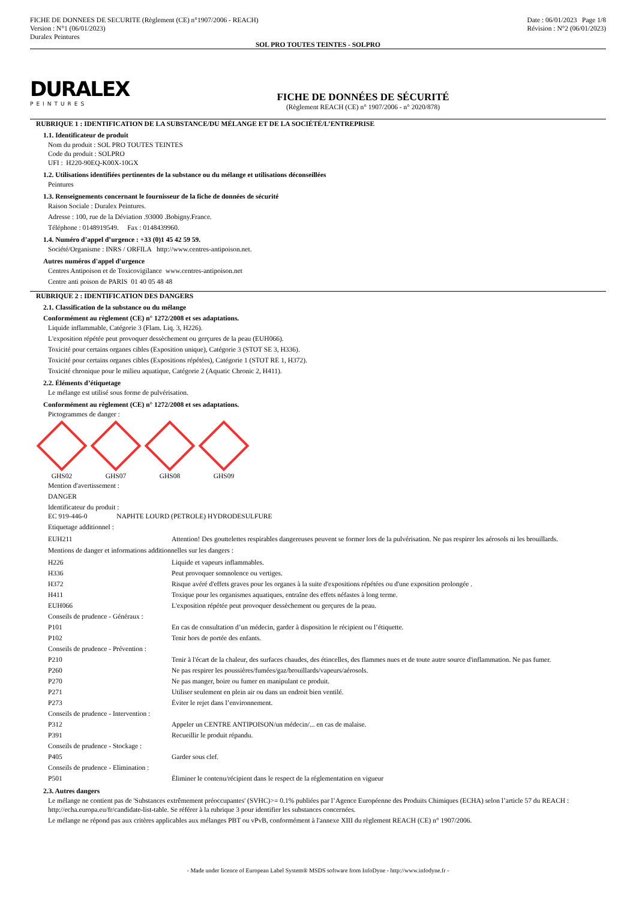FICHE DE DONNEES DE SECURITE (Règlement (CE) n°1907/2006 - REACH)
Version : N°1 (06/01/2023)
Duralex Peintures
Date : 06/01/2023 Page 1/8
Révision : N°2 (06/01/2023)
SOL PRO TOUTES TEINTES - SOLPRO
DURALEX
PEINTURES
FICHE DE DONNÉES DE SÉCURITÉ
(Règlement REACH (CE) n° 1907/2006 - n° 2020/878)
RUBRIQUE 1 : IDENTIFICATION DE LA SUBSTANCE/DU MÉLANGE ET DE LA SOCIÉTÉ/L’ENTREPRISE
1.1. Identificateur de produit
Nom du produit : SOL PRO TOUTES TEINTES
Code du produit : SOLPRO
UFI : H220-90EQ-K00X-10GX
1.2. Utilisations identifiées pertinentes de la substance ou du mélange et utilisations déconseillées
Peintures
1.3. Renseignements concernant le fournisseur de la fiche de données de sécurité
Raison Sociale : Duralex Peintures.
Adresse : 100, rue de la Déviation .93000 .Bobigny.France.
Téléphone : 0148919549. Fax : 0148439960.
1.4. Numéro d’appel d’urgence : +33 (0)1 45 42 59 59.
Société/Organisme : INRS / ORFILA http://www.centres-antipoison.net.
Autres numéros d'appel d'urgence
Centres Antipoison et de Toxicovigilance www.centres-antipoison.net
Centre anti poison de PARIS 01 40 05 48 48
RUBRIQUE 2 : IDENTIFICATION DES DANGERS
2.1. Classification de la substance ou du mélange
Conformément au règlement (CE) n° 1272/2008 et ses adaptations.
Liquide inflammable, Catégorie 3 (Flam. Liq. 3, H226).
L'exposition répétée peut provoquer dessèchement ou gerçures de la peau (EUH066).
Toxicité pour certains organes cibles (Exposition unique), Catégorie 3 (STOT SE 3, H336).
Toxicité pour certains organes cibles (Expositions répétées), Catégorie 1 (STOT RE 1, H372).
Toxicité chronique pour le milieu aquatique, Catégorie 2 (Aquatic Chronic 2, H411).
2.2. Éléments d’étiquetage
Le mélange est utilisé sous forme de pulvérisation.
Conformément au règlement (CE) n° 1272/2008 et ses adaptations.
Pictogrammes de danger :
GHS02 GHS07 GHS08 GHS09
Mention d'avertissement :
DANGER
Identificateur du produit :
EC 919-446-0 NAPHTE LOURD (PETROLE) HYDRODESULFURE
Etiquetage additionnel :
| EUH211 | Attention! Des gouttelettes respirables dangereuses peuvent se former lors de la pulvérisation. Ne pas respirer les aérosols ni les brouillards. |
Mentions de danger et informations additionnelles sur les dangers :
| H226 | Liquide et vapeurs inflammables. |
| H336 | Peut provoquer somnolence ou vertiges. |
| H372 | Risque avéré d'effets graves pour les organes à la suite d'expositions répétées ou d'une exposition prolongée . |
| H411 | Toxique pour les organismes aquatiques, entraîne des effets néfastes à long terme. |
| EUH066 | L'exposition répétée peut provoquer dessèchement ou gerçures de la peau. |
| Conseils de prudence - Généraux : | |
| P101 | En cas de consultation d’un médecin, garder à disposition le récipient ou l’étiquette. |
| P102 | Tenir hors de portée des enfants. |
| Conseils de prudence - Prévention : | |
| P210 | Tenir à l'écart de la chaleur, des surfaces chaudes, des étincelles, des flammes nues et de toute autre source d'inflammation. Ne pas fumer. |
| P260 | Ne pas respirer les poussières/fumées/gaz/brouillards/vapeurs/aérosols. |
| P270 | Ne pas manger, boire ou fumer en manipulant ce produit. |
| P271 | Utiliser seulement en plein air ou dans un endroit bien ventilé. |
| P273 | Éviter le rejet dans l’environnement. |
| Conseils de prudence - Intervention : | |
| P312 | Appeler un CENTRE ANTIPOISON/un médecin/... en cas de malaise. |
| P391 | Recueillir le produit répandu. |
| Conseils de prudence - Stockage : | |
| P405 | Garder sous clef. |
| Conseils de prudence - Elimination : | |
| P501 | Éliminer le contenu/récipient dans le respect de la réglementation en vigueur |
2.3. Autres dangers
Le mélange ne contient pas de 'Substances extrêmement préoccupantes' (SVHC)>= 0.1% publiées par l’Agence Européenne des Produits Chimiques (ECHA) selon l’article 57 du REACH : http://echa.europa.eu/fr/candidate-list-table. Se référer à la rubrique 3 pour identifier les substances concernées.
Le mélange ne répond pas aux critères applicables aux mélanges PBT ou vPvB, conformément à l'annexe XIII du règlement REACH (CE) n° 1907/2006.
- Made under licence of European Label System® MSDS software from InfoDyne - http://www.infodyne.fr -